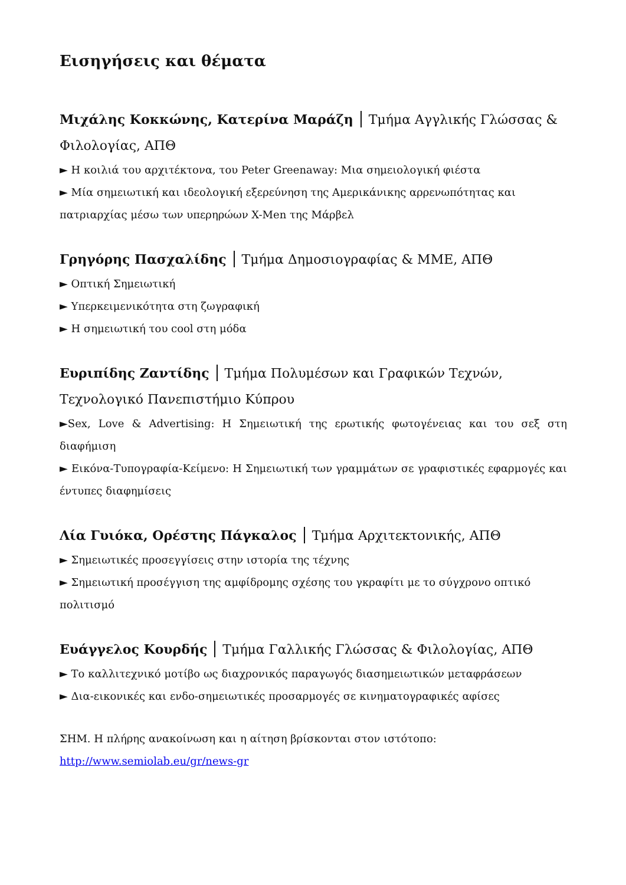Εισηγήσεις και θέματα
Μιχάλης Κοκκώνης, Κατερίνα Μαράζη Τμήμα Αγγλικής Γλώσσας & Φιλολογίας, ΑΠΘ
► Η κοιλιά του αρχιτέκτονα, του Peter Greenaway: Μια σημειολογική φιέστα
► Μία σημειωτική και ιδεολογική εξερεύνηση της Αμερικάνικης αρρενωπότητας και πατριαρχίας μέσω των υπερηρώων X-Men της Μάρβελ
Γρηγόρης Πασχαλίδης Τμήμα Δημοσιογραφίας & ΜΜΕ, ΑΠΘ
► Οπτική Σημειωτική
► Υπερκειμενικότητα στη ζωγραφική
► Η σημειωτική του cool στη μόδα
Ευριπίδης Ζαντίδης Τμήμα Πολυμέσων και Γραφικών Τεχνών, Τεχνολογικό Πανεπιστήμιο Κύπρου
►Sex, Love & Advertising: Η Σημειωτική της ερωτικής φωτογένειας και του σεξ στη διαφήμιση
► Εικόνα-Τυπογραφία-Κείμενο: Η Σημειωτική των γραμμάτων σε γραφιστικές εφαρμογές και έντυπες διαφημίσεις
Λία Γυιόκα, Ορέστης Πάγκαλος Τμήμα Αρχιτεκτονικής, ΑΠΘ
► Σημειωτικές προσεγγίσεις στην ιστορία της τέχνης
► Σημειωτική προσέγγιση της αμφίδρομης σχέσης του γκραφίτι με το σύγχρονο οπτικό πολιτισμό
Ευάγγελος Κουρδής Τμήμα Γαλλικής Γλώσσας & Φιλολογίας, ΑΠΘ
► Το καλλιτεχνικό μοτίβο ως διαχρονικός παραγωγός διασημειωτικών μεταφράσεων
► Δια-εικονικές και ενδο-σημειωτικές προσαρμογές σε κινηματογραφικές αφίσες
ΣΗΜ. Η πλήρης ανακοίνωση και η αίτηση βρίσκονται στον ιστότοπο:
http://www.semiolab.eu/gr/news-gr